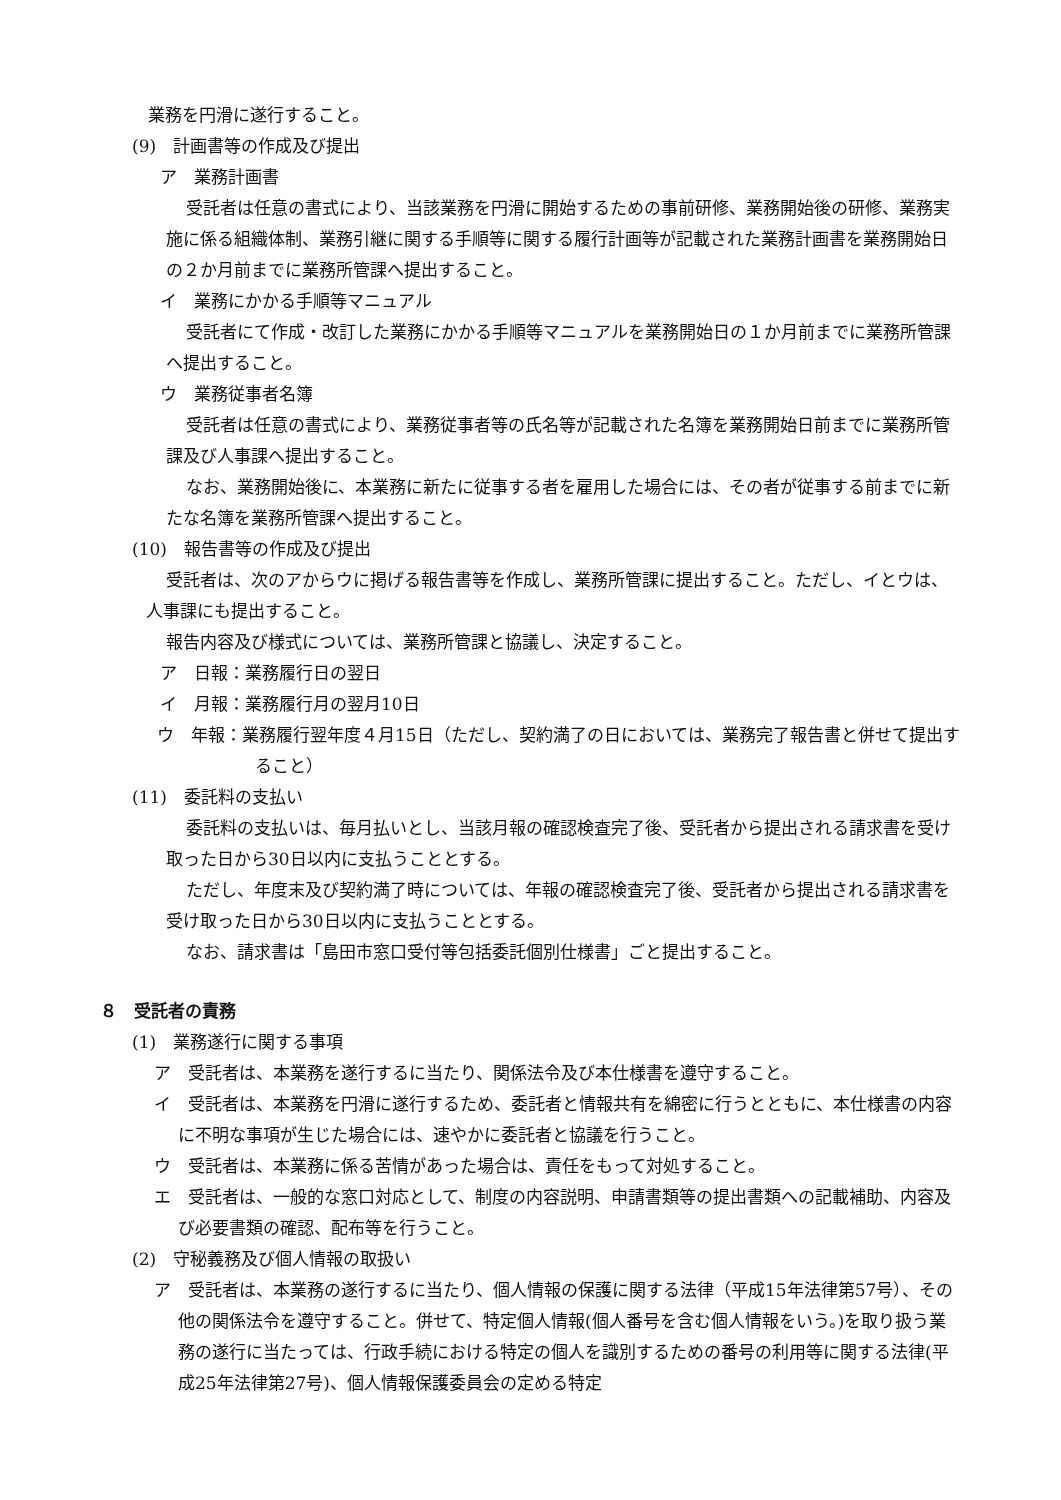業務を円滑に遂行すること。
(9)　計画書等の作成及び提出
ア　業務計画書
受託者は任意の書式により、当該業務を円滑に開始するための事前研修、業務開始後の研修、業務実施に係る組織体制、業務引継に関する手順等に関する履行計画等が記載された業務計画書を業務開始日の２か月前までに業務所管課へ提出すること。
イ　業務にかかる手順等マニュアル
受託者にて作成・改訂した業務にかかる手順等マニュアルを業務開始日の１か月前までに業務所管課へ提出すること。
ウ　業務従事者名簿
受託者は任意の書式により、業務従事者等の氏名等が記載された名簿を業務開始日前までに業務所管課及び人事課へ提出すること。
なお、業務開始後に、本業務に新たに従事する者を雇用した場合には、その者が従事する前までに新たな名簿を業務所管課へ提出すること。
(10)　報告書等の作成及び提出
受託者は、次のアからウに掲げる報告書等を作成し、業務所管課に提出すること。ただし、イとウは、人事課にも提出すること。
報告内容及び様式については、業務所管課と協議し、決定すること。
ア　日報：業務履行日の翌日
イ　月報：業務履行月の翌月10日
ウ　年報：業務履行翌年度４月15日（ただし、契約満了の日においては、業務完了報告書と併せて提出すること）
(11)　委託料の支払い
委託料の支払いは、毎月払いとし、当該月報の確認検査完了後、受託者から提出される請求書を受け取った日から30日以内に支払うこととする。
ただし、年度末及び契約満了時については、年報の確認検査完了後、受託者から提出される請求書を受け取った日から30日以内に支払うこととする。
なお、請求書は「島田市窓口受付等包括委託個別仕様書」ごと提出すること。
８　受託者の責務
(1)　業務遂行に関する事項
ア　受託者は、本業務を遂行するに当たり、関係法令及び本仕様書を遵守すること。
イ　受託者は、本業務を円滑に遂行するため、委託者と情報共有を綿密に行うとともに、本仕様書の内容に不明な事項が生じた場合には、速やかに委託者と協議を行うこと。
ウ　受託者は、本業務に係る苦情があった場合は、責任をもって対処すること。
エ　受託者は、一般的な窓口対応として、制度の内容説明、申請書類等の提出書類への記載補助、内容及び必要書類の確認、配布等を行うこと。
(2)　守秘義務及び個人情報の取扱い
ア　受託者は、本業務の遂行するに当たり、個人情報の保護に関する法律（平成15年法律第57号）、その他の関係法令を遵守すること。併せて、特定個人情報(個人番号を含む個人情報をいう。)を取り扱う業務の遂行に当たっては、行政手続における特定の個人を識別するための番号の利用等に関する法律(平成25年法律第27号)、個人情報保護委員会の定める特定